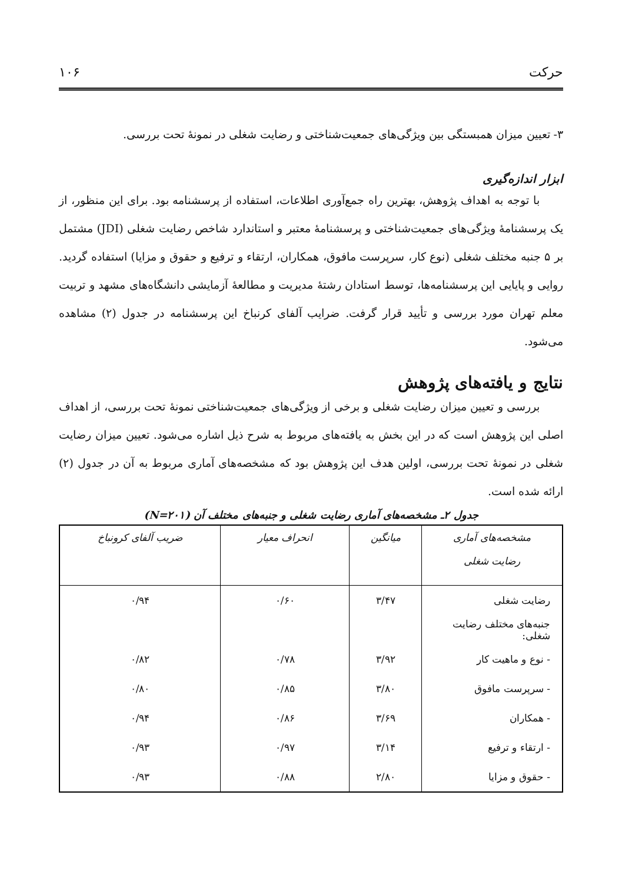حرکت ۱۰۶
۳- تعیین میزان همبستگی بین ویژگی‌های جمعیت‌شناختی و رضایت شغلی در نمونهٔ تحت بررسی.
ابزار اندازه‌گیری
با توجه به اهداف پژوهش، بهترین راه جمع‌آوری اطلاعات، استفاده از پرسشنامه بود. برای این منظور، از یک پرسشنامهٔ ویژگی‌های جمعیت‌شناختی و پرسشنامهٔ معتبر و استاندارد شاخص رضایت شغلی (JDI) مشتمل بر ۵ جنبه مختلف شغلی (نوع کار، سرپرست مافوق، همکاران، ارتقاء و ترفیع و حقوق و مزایا) استفاده گردید. روایی و پایایی این پرسشنامه‌ها، توسط استادان رشتهٔ مدیریت و مطالعهٔ آزمایشی دانشگاه‌های مشهد و تربیت معلم تهران مورد بررسی و تأیید قرار گرفت. ضرایب آلفای کرنباخ این پرسشنامه در جدول (۲) مشاهده می‌شود.
نتایج و یافته‌های پژوهش
بررسی و تعیین میزان رضایت شغلی و برخی از ویژگی‌های جمعیت‌شناختی نمونهٔ تحت بررسی، از اهداف اصلی این پژوهش است که در این بخش به یافته‌های مربوط به شرح ذیل اشاره می‌شود. تعیین میزان رضایت شغلی در نمونهٔ تحت بررسی، اولین هدف این پژوهش بود که مشخصه‌های آماری مربوط به آن در جدول (۲) ارائه شده است.
جدول ۲ـ مشخصه‌های آماری رضایت شغلی و جنبه‌های مختلف آن (N=۲۰۱)
| مشخصه‌های آماری رضایت شغلی | میانگین | انحراف معیار | ضریب آلفای کرونباخ |
| --- | --- | --- | --- |
| رضایت شغلی | ۳/۴۷ | ۰/۶۰ | ۰/۹۴ |
| جنبه‌های مختلف رضایت شغلی: | | | |
| - نوع و ماهیت کار | ۳/۹۲ | ۰/۷۸ | ۰/۸۲ |
| - سرپرست مافوق | ۳/۸۰ | ۰/۸۵ | ۰/۸۰ |
| - همکاران | ۳/۶۹ | ۰/۸۶ | ۰/۹۴ |
| - ارتقاء و ترفیع | ۳/۱۴ | ۰/۹۷ | ۰/۹۳ |
| - حقوق و مزایا | ۲/۸۰ | ۰/۸۸ | ۰/۹۳ |